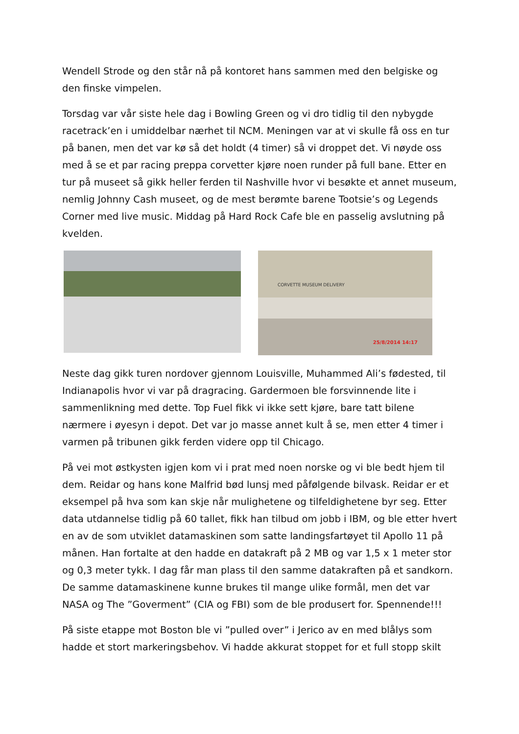Wendell Strode og den står nå på kontoret hans sammen med den belgiske og den finske vimpelen.
Torsdag var vår siste hele dag i Bowling Green og vi dro tidlig til den nybygde racetrack’en i umiddelbar nærhet til NCM. Meningen var at vi skulle få oss en tur på banen, men det var kø så det holdt (4 timer) så vi droppet det. Vi nøyde oss med å se et par racing preppa corvetter kjøre noen runder på full bane. Etter en tur på museet så gikk heller ferden til Nashville hvor vi besøkte et annet museum, nemlig Johnny Cash museet, og de mest berømte barene Tootsie’s og Legends Corner med live music. Middag på Hard Rock Cafe ble en passelig avslutning på kvelden.
CORVETTE MUSEUM DELIVERY
25/8/2014 14:17
Neste dag gikk turen nordover gjennom Louisville, Muhammed Ali’s fødested, til Indianapolis hvor vi var på dragracing. Gardermoen ble forsvinnende lite i sammenlikning med dette. Top Fuel fikk vi ikke sett kjøre, bare tatt bilene nærmere i øyesyn i depot. Det var jo masse annet kult å se, men etter 4 timer i varmen på tribunen gikk ferden videre opp til Chicago.
På vei mot østkysten igjen kom vi i prat med noen norske og vi ble bedt hjem til dem. Reidar og hans kone Malfrid bød lunsj med påfølgende bilvask. Reidar er et eksempel på hva som kan skje når mulighetene og tilfeldighetene byr seg. Etter data utdannelse tidlig på 60 tallet, fikk han tilbud om jobb i IBM, og ble etter hvert en av de som utviklet datamaskinen som satte landingsfartøyet til Apollo 11 på månen. Han fortalte at den hadde en datakraft på 2 MB og var 1,5 x 1 meter stor og 0,3 meter tykk. I dag får man plass til den samme datakraften på et sandkorn. De samme datamaskinene kunne brukes til mange ulike formål, men det var NASA og The ”Goverment” (CIA og FBI) som de ble produsert for. Spennende!!!
På siste etappe mot Boston ble vi ”pulled over” i Jerico av en med blålys som hadde et stort markeringsbehov. Vi hadde akkurat stoppet for et full stopp skilt